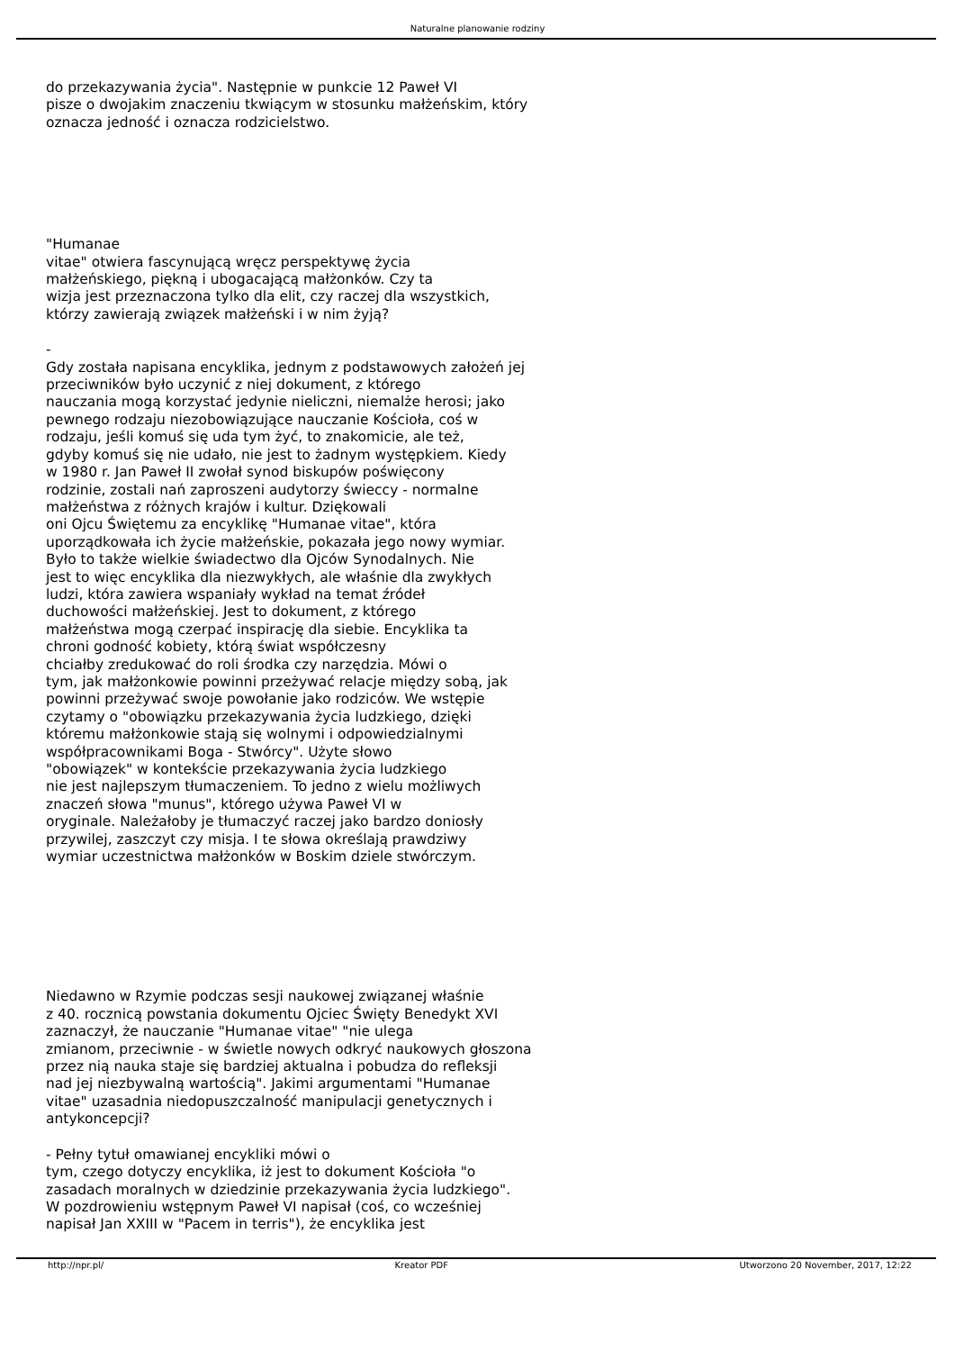Naturalne planowanie rodziny
do przekazywania życia". Następnie w punkcie 12 Paweł VI
pisze o dwojakim znaczeniu tkwiącym w stosunku małżeńskim, który
oznacza jedność i oznacza rodzicielstwo.
"Humanae
vitae" otwiera fascynującą wręcz perspektywę życia
małżeńskiego, piękną i ubogacającą małżonków. Czy ta
wizja jest przeznaczona tylko dla elit, czy raczej dla wszystkich,
którzy zawierają związek małżeński i w nim żyją?
-
Gdy została napisana encyklika, jednym z podstawowych założeń jej
przeciwników było uczynić z niej dokument, z którego
nauczania mogą korzystać jedynie nieliczni, niemalże herosi; jako
pewnego rodzaju niezobowiązujące nauczanie Kościoła, coś w
rodzaju, jeśli komuś się uda tym żyć, to znakomicie, ale też,
gdyby komuś się nie udało, nie jest to żadnym występkiem. Kiedy
w 1980 r. Jan Paweł II zwołał synod biskupów poświęcony
rodzinie, zostali nań zaproszeni audytorzy świeccy - normalne
małżeństwa z różnych krajów i kultur. Dziękowali
oni Ojcu Świętemu za encyklikę "Humanae vitae", która
uporządkowała ich życie małżeńskie, pokazała jego nowy wymiar.
Było to także wielkie świadectwo dla Ojców Synodalnych. Nie
jest to więc encyklika dla niezwykłych, ale właśnie dla zwykłych
ludzi, która zawiera wspaniały wykład na temat źródeł
duchowości małżeńskiej. Jest to dokument, z którego
małżeństwa mogą czerpać inspirację dla siebie. Encyklika ta
chroni godność kobiety, którą świat współczesny
chciałby zredukować do roli środka czy narzędzia. Mówi o
tym, jak małżonkowie powinni przeżywać relacje między sobą, jak
powinni przeżywać swoje powołanie jako rodziców. We wstępie
czytamy o "obowiązku przekazywania życia ludzkiego, dzięki
któremu małżonkowie stają się wolnymi i odpowiedzialnymi
współpracownikami Boga - Stwórcy". Użyte słowo
"obowiązek" w kontekście przekazywania życia ludzkiego
nie jest najlepszym tłumaczeniem. To jedno z wielu możliwych
znaczeń słowa "munus", którego używa Paweł VI w
oryginale. Należałoby je tłumaczyć raczej jako bardzo doniosły
przywilej, zaszczyt czy misja. I te słowa określają prawdziwy
wymiar uczestnictwa małżonków w Boskim dziele stwórczym.
Niedawno w Rzymie podczas sesji naukowej związanej właśnie
z 40. rocznicą powstania dokumentu Ojciec Święty Benedykt XVI
zaznaczył, że nauczanie "Humanae vitae" "nie ulega
zmianom, przeciwnie - w świetle nowych odkryć naukowych głoszona
przez nią nauka staje się bardziej aktualna i pobudza do refleksji
nad jej niezbywalną wartością". Jakimi argumentami "Humanae
vitae" uzasadnia niedopuszczalność manipulacji genetycznych i
antykoncepcji?
- Pełny tytuł omawianej encykliki mówi o
tym, czego dotyczy encyklika, iż jest to dokument Kościoła "o
zasadach moralnych w dziedzinie przekazywania życia ludzkiego".
W pozdrowieniu wstępnym Paweł VI napisał (coś, co wcześniej
napisał Jan XXIII w "Pacem in terris"), że encyklika jest
http://npr.pl/ Kreator PDF Utworzono 20 November, 2017, 12:22